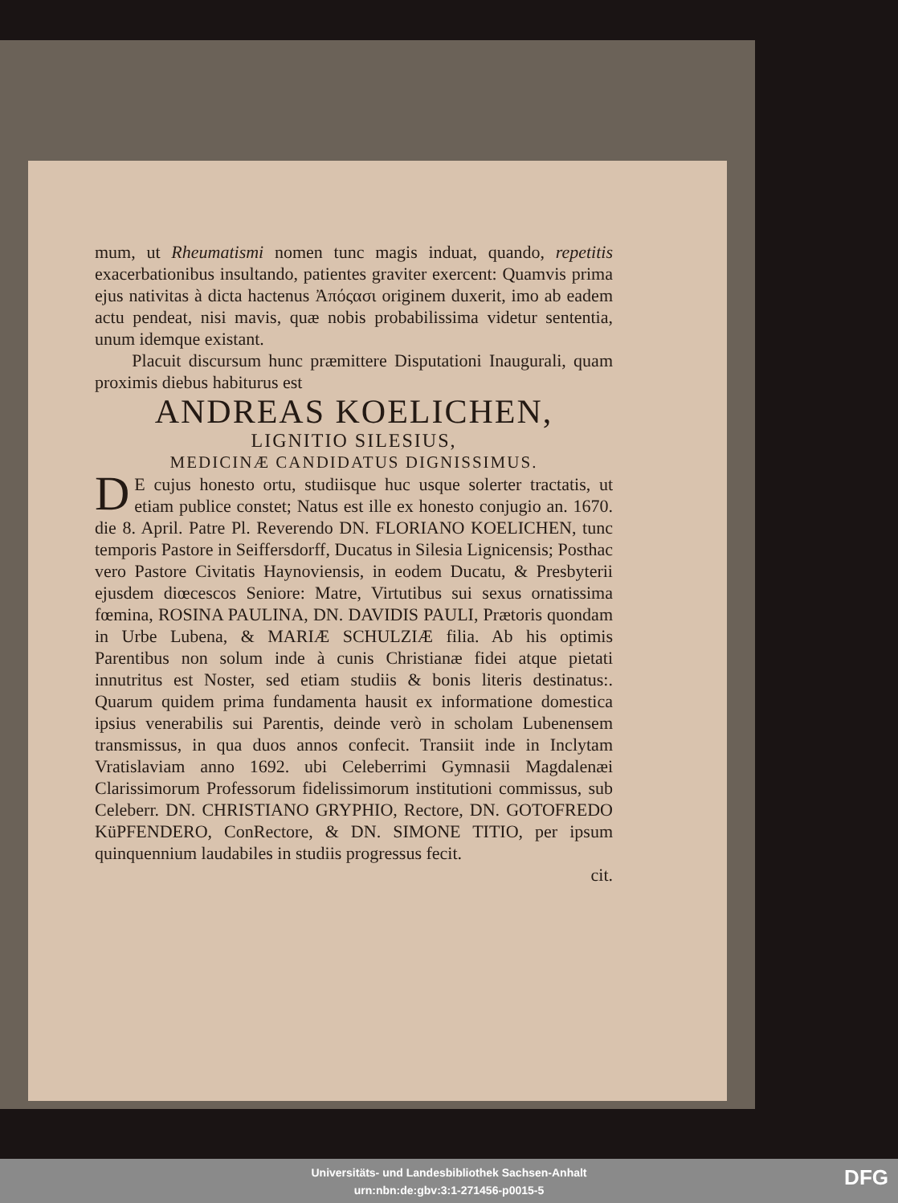mum, ut Rheumatismi nomen tunc magis induat, quando, repetitis exacerbationibus insultando, patientes graviter exercent: Quamvis prima ejus nativitas à dicta hactenus Ἀπόςασι originem duxerit, imo ab eadem actu pendeat, nisi mavis, quæ nobis probabilissima videtur sententia, unum idemque existant.
Placuit discursum hunc præmittere Disputationi Inaugurali, quam proximis diebus habiturus est
ANDREAS KOELICHEN,
LIGNITIO SILESIUS,
MEDICINÆ CANDIDATUS DIGNISSIMUS.
DE cujus honesto ortu, studiisque huc usque solerter tractatis, ut etiam publice constet; Natus est ille ex honesto conjugio an. 1670. die 8. April. Patre Pl. Reverendo DN. FLORIANO KOELICHEN, tunc temporis Pastore in Seiffersdorff, Ducatus in Silesia Lignicensis; Posthac vero Pastore Civitatis Haynoviensis, in eodem Ducatu, & Presbyterii ejusdem diœcescos Seniore: Matre, Virtutibus sui sexus ornatissima fœmina, ROSINA PAULINA, DN. DAVIDIS PAULI, Prætoris quondam in Urbe Lubena, & MARIÆ SCHULZIÆ filia. Ab his optimis Parentibus non solum inde à cunis Christianæ fidei atque pietati innutritus est Noster, sed etiam studiis & bonis literis destinatus:. Quarum quidem prima fundamenta hausit ex informatione domestica ipsius venerabilis sui Parentis, deinde verò in scholam Lubenensem transmissus, in qua duos annos confecit. Transiit inde in Inclytam Vratislaviam anno 1692. ubi Celeberrimi Gymnasii Magdalenæi Clarissimorum Professorum fidelissimorum institutioni commissus, sub Celeberr. DN. CHRISTIANO GRYPHIO, Rectore, DN. GOTOFREDO KüPFENDERO, ConRectore, & DN. SIMONE TITIO, per ipsum quinquennium laudabiles in studiis progressus fecit.
cit.
Universitäts- und Landesbibliothek Sachsen-Anhalt
urn:nbn:de:gbv:3:1-271456-p0015-5
DFG